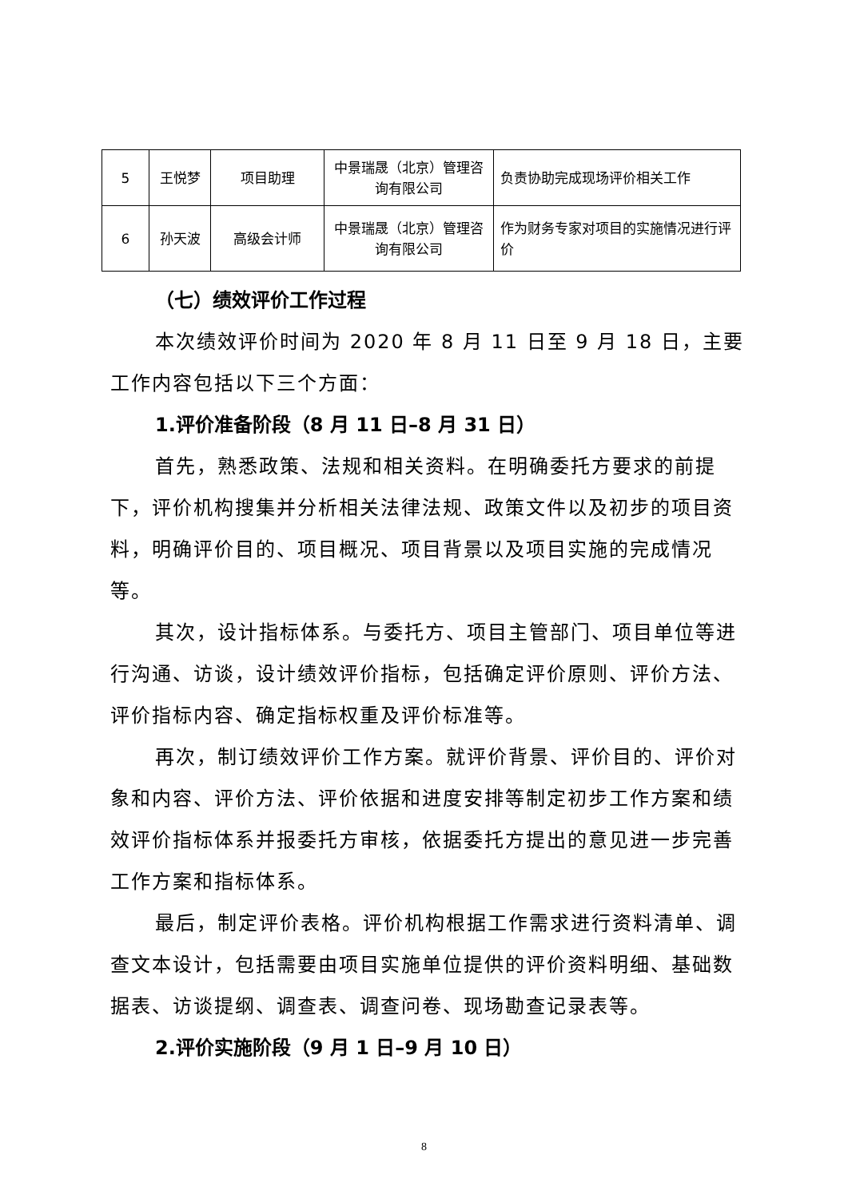| 5 | 王悦梦 | 项目助理 | 中景瑞晟（北京）管理咨询有限公司 | 负责协助完成现场评价相关工作 |
| 6 | 孙天波 | 高级会计师 | 中景瑞晟（北京）管理咨询有限公司 | 作为财务专家对项目的实施情况进行评价 |
（七）绩效评价工作过程
本次绩效评价时间为 2020 年 8 月 11 日至 9 月 18 日，主要工作内容包括以下三个方面：
1.评价准备阶段（8 月 11 日–8 月 31 日）
首先，熟悉政策、法规和相关资料。在明确委托方要求的前提下，评价机构搜集并分析相关法律法规、政策文件以及初步的项目资料，明确评价目的、项目概况、项目背景以及项目实施的完成情况等。
其次，设计指标体系。与委托方、项目主管部门、项目单位等进行沟通、访谈，设计绩效评价指标，包括确定评价原则、评价方法、评价指标内容、确定指标权重及评价标准等。
再次，制订绩效评价工作方案。就评价背景、评价目的、评价对象和内容、评价方法、评价依据和进度安排等制定初步工作方案和绩效评价指标体系并报委托方审核，依据委托方提出的意见进一步完善工作方案和指标体系。
最后，制定评价表格。评价机构根据工作需求进行资料清单、调查文本设计，包括需要由项目实施单位提供的评价资料明细、基础数据表、访谈提纲、调查表、调查问卷、现场勘查记录表等。
2.评价实施阶段（9 月 1 日–9 月 10 日）
8